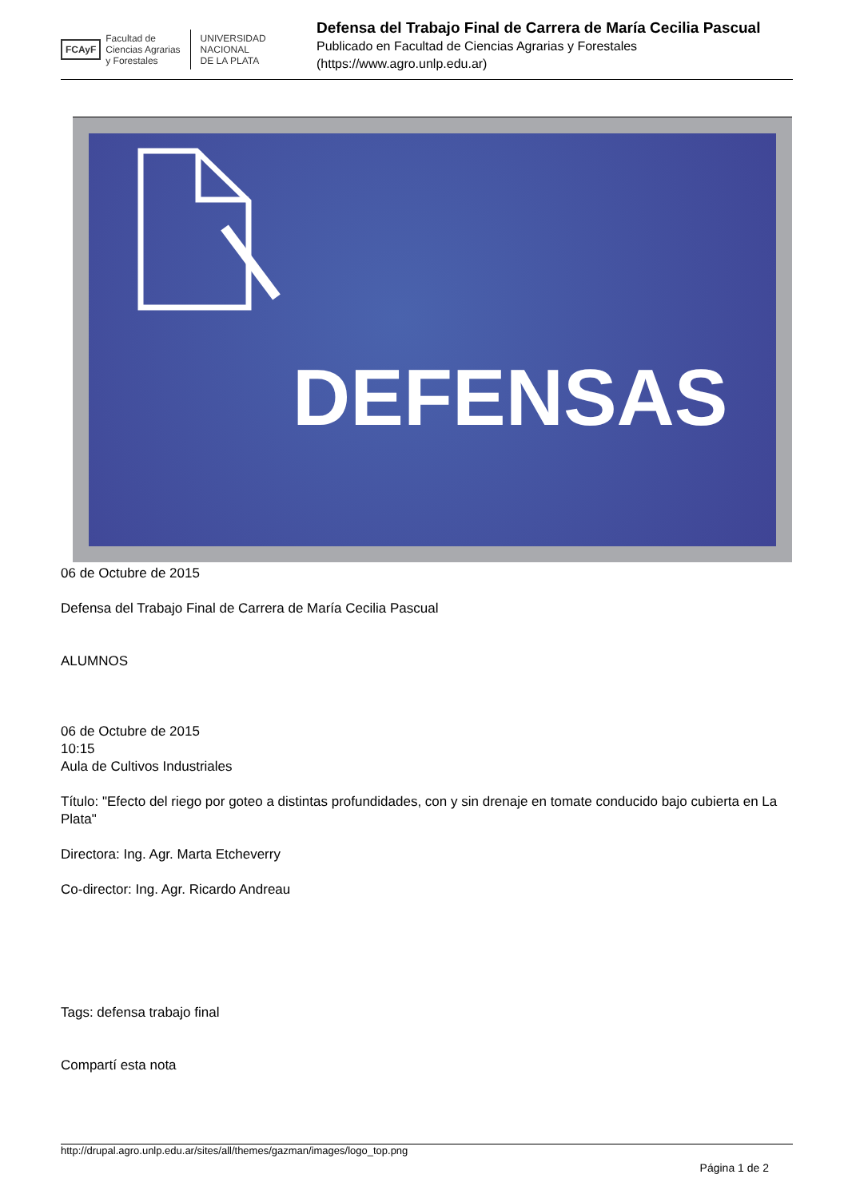FCAyF
Facultad de
Ciencias Agrarias
y Forestales
UNIVERSIDAD
NACIONAL
DE LA PLATA
Defensa del Trabajo Final de Carrera de María Cecilia Pascual
Publicado en Facultad de Ciencias Agrarias y Forestales
(https://www.agro.unlp.edu.ar)
DEFENSAS
06 de Octubre de 2015
Defensa del Trabajo Final de Carrera de María Cecilia Pascual
ALUMNOS
06 de Octubre de 2015
10:15
Aula de Cultivos Industriales
Título: "Efecto del riego por goteo a distintas profundidades, con y sin drenaje en tomate conducido bajo cubierta en La Plata"
Directora: Ing. Agr. Marta Etcheverry
Co-director: Ing. Agr. Ricardo Andreau
Tags: defensa trabajo final
Compartí esta nota
http://drupal.agro.unlp.edu.ar/sites/all/themes/gazman/images/logo_top.png
Página 1 de 2